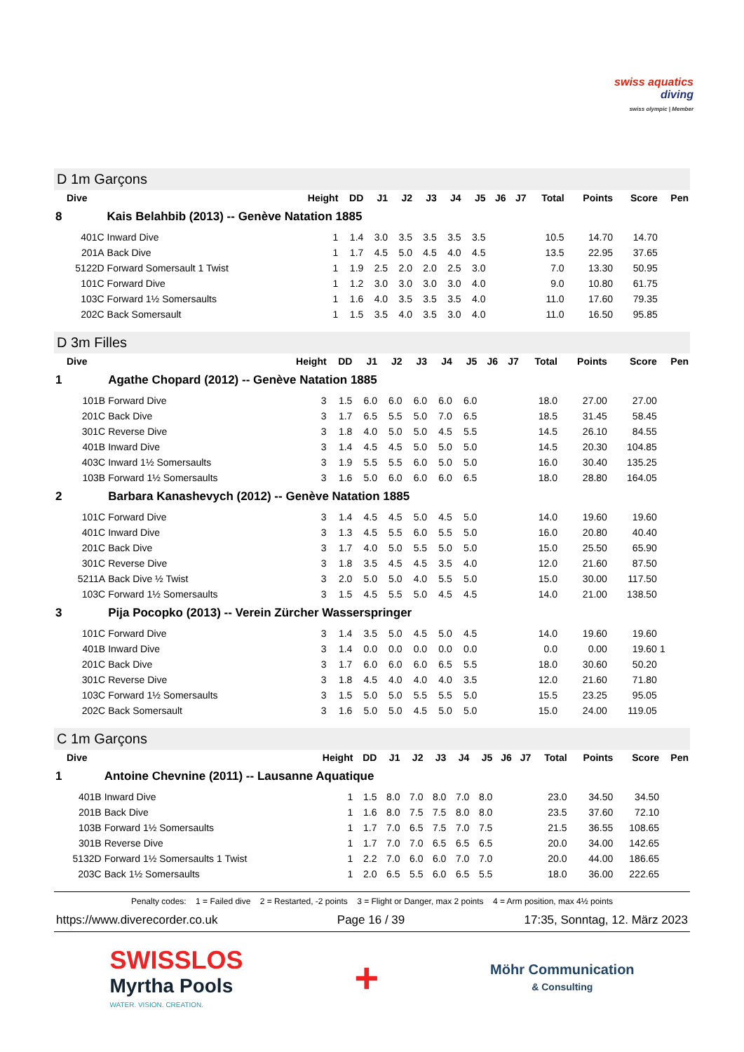swiss aquatics
diving
swiss olympic | Member
D 1m Garçons
| Dive | | Height | DD | J1 | J2 | J3 | J4 | J5 | J6 | J7 | Total | Points | Score | Pen |
| --- | --- | --- | --- | --- | --- | --- | --- | --- | --- | --- | --- | --- | --- | --- |
| 8 | Kais Belahbib (2013) -- Genève Natation 1885 | | | | | | | | | | | | | |
| 401C | Inward Dive | 1 | 1.4 | 3.0 | 3.5 | 3.5 | 3.5 | 3.5 | | | 10.5 | 14.70 | 14.70 | |
| 201A | Back Dive | 1 | 1.7 | 4.5 | 5.0 | 4.5 | 4.0 | 4.5 | | | 13.5 | 22.95 | 37.65 | |
| 5122D | Forward Somersault 1 Twist | 1 | 1.9 | 2.5 | 2.0 | 2.0 | 2.5 | 3.0 | | | 7.0 | 13.30 | 50.95 | |
| 101C | Forward Dive | 1 | 1.2 | 3.0 | 3.0 | 3.0 | 3.0 | 4.0 | | | 9.0 | 10.80 | 61.75 | |
| 103C | Forward 1½ Somersaults | 1 | 1.6 | 4.0 | 3.5 | 3.5 | 3.5 | 4.0 | | | 11.0 | 17.60 | 79.35 | |
| 202C | Back Somersault | 1 | 1.5 | 3.5 | 4.0 | 3.5 | 3.0 | 4.0 | | | 11.0 | 16.50 | 95.85 | |
D 3m Filles
| Dive | | Height | DD | J1 | J2 | J3 | J4 | J5 | J6 | J7 | Total | Points | Score | Pen |
| --- | --- | --- | --- | --- | --- | --- | --- | --- | --- | --- | --- | --- | --- | --- |
| 1 | Agathe Chopard (2012) -- Genève Natation 1885 | | | | | | | | | | | | | |
| 101B | Forward Dive | 3 | 1.5 | 6.0 | 6.0 | 6.0 | 6.0 | 6.0 | | | 18.0 | 27.00 | 27.00 | |
| 201C | Back Dive | 3 | 1.7 | 6.5 | 5.5 | 5.0 | 7.0 | 6.5 | | | 18.5 | 31.45 | 58.45 | |
| 301C | Reverse Dive | 3 | 1.8 | 4.0 | 5.0 | 5.0 | 4.5 | 5.5 | | | 14.5 | 26.10 | 84.55 | |
| 401B | Inward Dive | 3 | 1.4 | 4.5 | 4.5 | 5.0 | 5.0 | 5.0 | | | 14.5 | 20.30 | 104.85 | |
| 403C | Inward 1½ Somersaults | 3 | 1.9 | 5.5 | 5.5 | 6.0 | 5.0 | 5.0 | | | 16.0 | 30.40 | 135.25 | |
| 103B | Forward 1½ Somersaults | 3 | 1.6 | 5.0 | 6.0 | 6.0 | 6.0 | 6.5 | | | 18.0 | 28.80 | 164.05 | |
| 2 | Barbara Kanashevych (2012) -- Genève Natation 1885 | | | | | | | | | | | | | |
| 101C | Forward Dive | 3 | 1.4 | 4.5 | 4.5 | 5.0 | 4.5 | 5.0 | | | 14.0 | 19.60 | 19.60 | |
| 401C | Inward Dive | 3 | 1.3 | 4.5 | 5.5 | 6.0 | 5.5 | 5.0 | | | 16.0 | 20.80 | 40.40 | |
| 201C | Back Dive | 3 | 1.7 | 4.0 | 5.0 | 5.5 | 5.0 | 5.0 | | | 15.0 | 25.50 | 65.90 | |
| 301C | Reverse Dive | 3 | 1.8 | 3.5 | 4.5 | 4.5 | 3.5 | 4.0 | | | 12.0 | 21.60 | 87.50 | |
| 5211A | Back Dive ½ Twist | 3 | 2.0 | 5.0 | 5.0 | 4.0 | 5.5 | 5.0 | | | 15.0 | 30.00 | 117.50 | |
| 103C | Forward 1½ Somersaults | 3 | 1.5 | 4.5 | 5.5 | 5.0 | 4.5 | 4.5 | | | 14.0 | 21.00 | 138.50 | |
| 3 | Pija Pocopko (2013) -- Verein Zürcher Wasserspringer | | | | | | | | | | | | | |
| 101C | Forward Dive | 3 | 1.4 | 3.5 | 5.0 | 4.5 | 5.0 | 4.5 | | | 14.0 | 19.60 | 19.60 | |
| 401B | Inward Dive | 3 | 1.4 | 0.0 | 0.0 | 0.0 | 0.0 | 0.0 | | | 0.0 | 0.00 | 19.60 | 1 |
| 201C | Back Dive | 3 | 1.7 | 6.0 | 6.0 | 6.0 | 6.5 | 5.5 | | | 18.0 | 30.60 | 50.20 | |
| 301C | Reverse Dive | 3 | 1.8 | 4.5 | 4.0 | 4.0 | 4.0 | 3.5 | | | 12.0 | 21.60 | 71.80 | |
| 103C | Forward 1½ Somersaults | 3 | 1.5 | 5.0 | 5.0 | 5.5 | 5.5 | 5.0 | | | 15.5 | 23.25 | 95.05 | |
| 202C | Back Somersault | 3 | 1.6 | 5.0 | 5.0 | 4.5 | 5.0 | 5.0 | | | 15.0 | 24.00 | 119.05 | |
C 1m Garçons
| Dive | | Height | DD | J1 | J2 | J3 | J4 | J5 | J6 | J7 | Total | Points | Score | Pen |
| --- | --- | --- | --- | --- | --- | --- | --- | --- | --- | --- | --- | --- | --- | --- |
| 1 | Antoine Chevnine (2011) -- Lausanne Aquatique | | | | | | | | | | | | | |
| 401B | Inward Dive | 1 | 1.5 | 8.0 | 7.0 | 8.0 | 7.0 | 8.0 | | | 23.0 | 34.50 | 34.50 | |
| 201B | Back Dive | 1 | 1.6 | 8.0 | 7.5 | 7.5 | 8.0 | 8.0 | | | 23.5 | 37.60 | 72.10 | |
| 103B | Forward 1½ Somersaults | 1 | 1.7 | 7.0 | 6.5 | 7.5 | 7.0 | 7.5 | | | 21.5 | 36.55 | 108.65 | |
| 301B | Reverse Dive | 1 | 1.7 | 7.0 | 7.0 | 6.5 | 6.5 | 6.5 | | | 20.0 | 34.00 | 142.65 | |
| 5132D | Forward 1½ Somersaults 1 Twist | 1 | 2.2 | 7.0 | 6.0 | 6.0 | 7.0 | 7.0 | | | 20.0 | 44.00 | 186.65 | |
| 203C | Back 1½ Somersaults | 1 | 2.0 | 6.5 | 5.5 | 6.0 | 6.5 | 5.5 | | | 18.0 | 36.00 | 222.65 | |
Penalty codes: 1 = Failed dive 2 = Restarted, -2 points 3 = Flight or Danger, max 2 points 4 = Arm position, max 4½ points
https://www.diverecorder.co.uk Page 16 / 39 17:35, Sonntag, 12. März 2023
SWISSLOS
Myrtha Pools
WATER. VISION. CREATION.
+
Möhr Communication
& Consulting